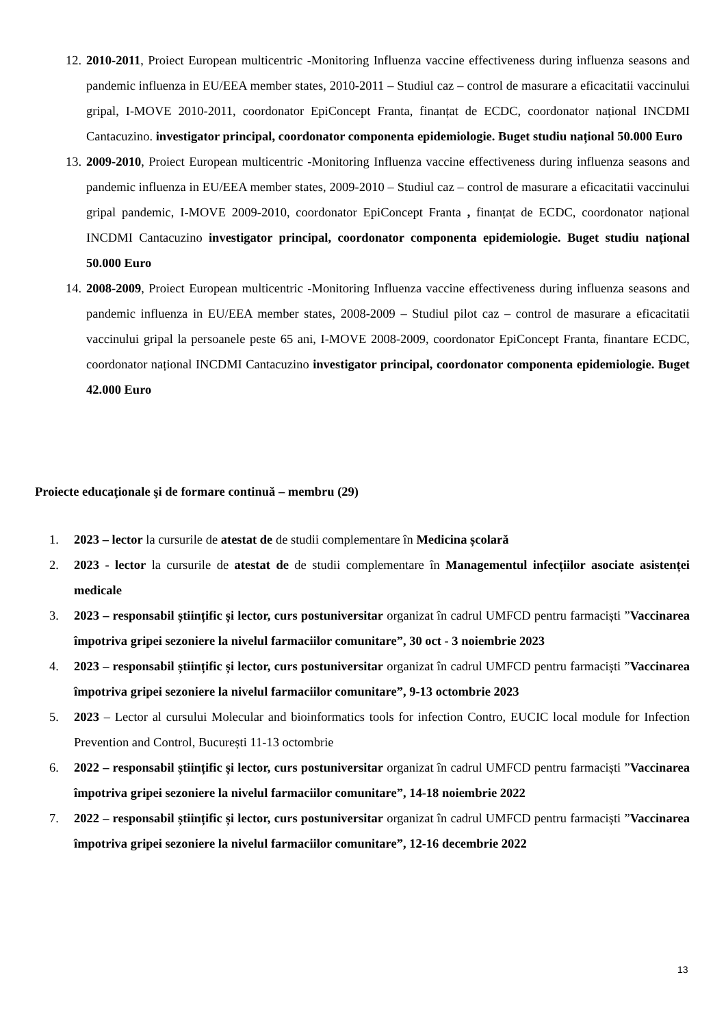12. 2010-2011, Proiect European multicentric -Monitoring Influenza vaccine effectiveness during influenza seasons and pandemic influenza in EU/EEA member states, 2010-2011 – Studiul caz – control de masurare a eficacitatii vaccinului gripal, I-MOVE 2010-2011, coordonator EpiConcept Franta, finanțat de ECDC, coordonator național INCDMI Cantacuzino. investigator principal, coordonator componenta epidemiologie. Buget studiu național 50.000 Euro
13. 2009-2010, Proiect European multicentric -Monitoring Influenza vaccine effectiveness during influenza seasons and pandemic influenza in EU/EEA member states, 2009-2010 – Studiul caz – control de masurare a eficacitatii vaccinului gripal pandemic, I-MOVE 2009-2010, coordonator EpiConcept Franta , finanțat de ECDC, coordonator național INCDMI Cantacuzino investigator principal, coordonator componenta epidemiologie. Buget studiu național 50.000 Euro
14. 2008-2009, Proiect European multicentric -Monitoring Influenza vaccine effectiveness during influenza seasons and pandemic influenza in EU/EEA member states, 2008-2009 – Studiul pilot caz – control de masurare a eficacitatii vaccinului gripal la persoanele peste 65 ani, I-MOVE 2008-2009, coordonator EpiConcept Franta, finantare ECDC, coordonator național INCDMI Cantacuzino investigator principal, coordonator componenta epidemiologie. Buget 42.000 Euro
Proiecte educaţionale şi de formare continuă – membru (29)
1. 2023 – lector la cursurile de atestat de de studii complementare în Medicina școlară
2. 2023 - lector la cursurile de atestat de de studii complementare în Managementul infecțiilor asociate asistenței medicale
3. 2023 – responsabil științific și lector, curs postuniversitar organizat în cadrul UMFCD pentru farmaciști ”Vaccinarea împotriva gripei sezoniere la nivelul farmaciilor comunitare”, 30 oct - 3 noiembrie 2023
4. 2023 – responsabil științific și lector, curs postuniversitar organizat în cadrul UMFCD pentru farmaciști ”Vaccinarea împotriva gripei sezoniere la nivelul farmaciilor comunitare”, 9-13 octombrie 2023
5. 2023 – Lector al cursului Molecular and bioinformatics tools for infection Contro, EUCIC local module for Infection Prevention and Control, București 11-13 octombrie
6. 2022 – responsabil științific și lector, curs postuniversitar organizat în cadrul UMFCD pentru farmaciști ”Vaccinarea împotriva gripei sezoniere la nivelul farmaciilor comunitare”, 14-18 noiembrie 2022
7. 2022 – responsabil științific și lector, curs postuniversitar organizat în cadrul UMFCD pentru farmaciști ”Vaccinarea împotriva gripei sezoniere la nivelul farmaciilor comunitare”, 12-16 decembrie 2022
13